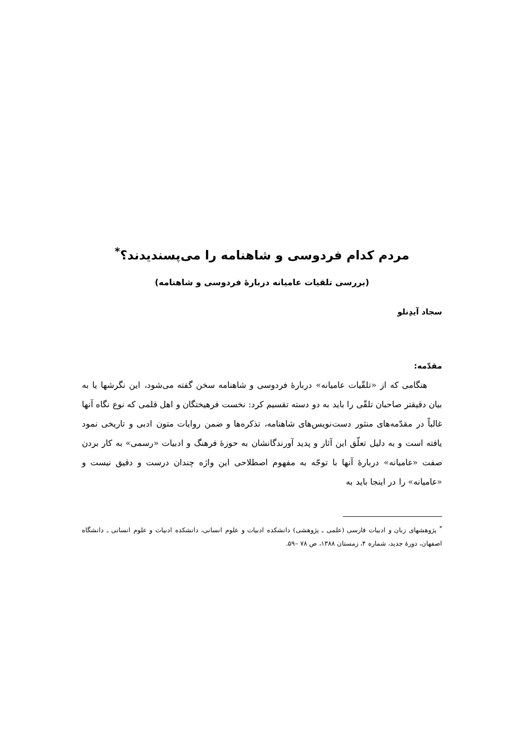مردم کدام فردوسی و شاهنامه را می‌پسندیدند؟<sup>*</sup>
(بررسی تلقیات عامیانه دربارهٔ فردوسی و شاهنامه)
سجاد آیدِنلو
مقدّمه:
هنگامی که از «تلقّیات عامیانه» دربارهٔ فردوسی و شاهنامه سخن گفته می‌شود، این نگرشها یا به بیان دقیقتر صاحبان تلقّی را باید به دو دسته تقسیم کرد: نخست فرهیختگان و اهل قلمی که نوع نگاه آنها غالباً در مقدّمه‌های منثور دست‌نویس‌های شاهنامه، تذکره‌ها و ضمن روایات متون ادبی و تاریخی نمود یافته است و به دلیل تعلّق این آثار و پدید آورندگانشان به حوزهٔ فرهنگ و ادبیات «رسمی» به کار بردن صفت «عامیانه» دربارهٔ آنها با توجّه به مفهوم اصطلاحی این واژه چندان درست و دقیق نیست و «عامیانه» را در اینجا باید به
<sup>*</sup> پژوهشهای زبان و ادبیات فارسی (علمی ـ پژوهشی) دانشکده ادبیات و علوم انسانی، دانشکده ادبیات و علوم انسانی ـ دانشگاه اصفهان، دورهٔ جدید، شماره ۴، زمستان ۱۳۸۸، ص ۷۸ –۵۹.